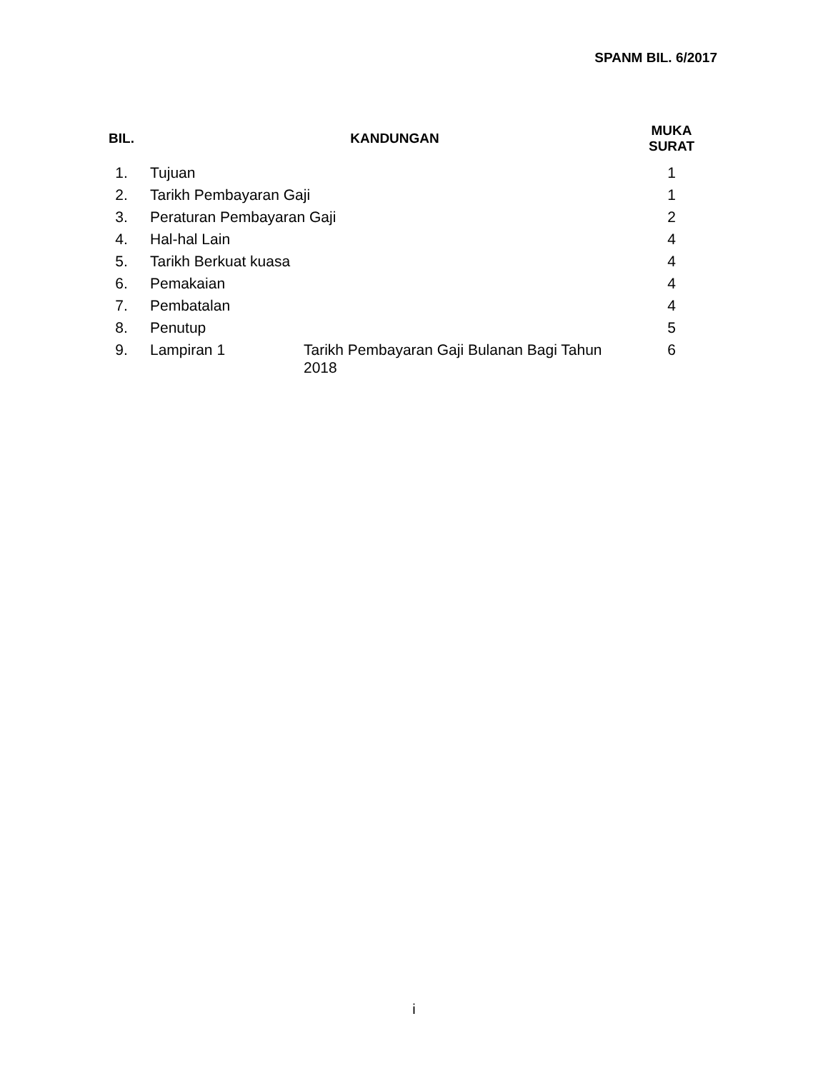SPANM BIL. 6/2017
| BIL. | KANDUNGAN | | MUKA SURAT |
| --- | --- | --- | --- |
| 1. | Tujuan | | 1 |
| 2. | Tarikh Pembayaran Gaji | | 1 |
| 3. | Peraturan Pembayaran Gaji | | 2 |
| 4. | Hal-hal Lain | | 4 |
| 5. | Tarikh Berkuat kuasa | | 4 |
| 6. | Pemakaian | | 4 |
| 7. | Pembatalan | | 4 |
| 8. | Penutup | | 5 |
| 9. | Lampiran 1 | Tarikh Pembayaran Gaji Bulanan Bagi Tahun 2018 | 6 |
i